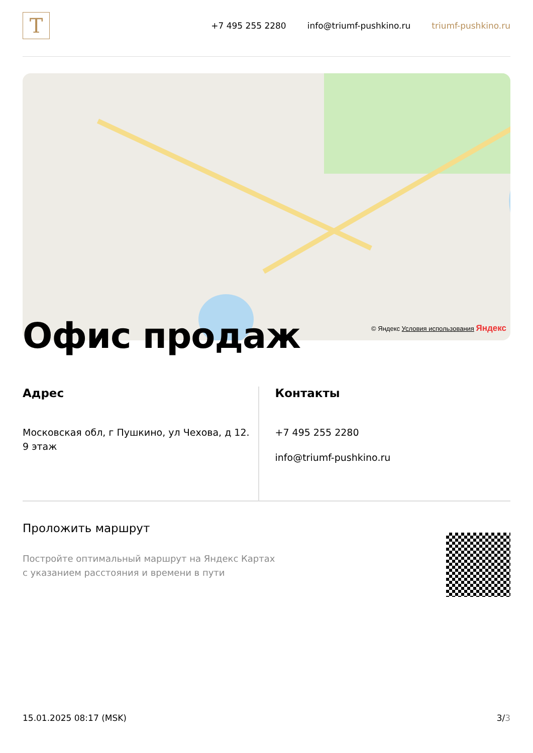T
+7 495 255 2280 info@triumf-pushkino.ru triumf-pushkino.ru
© Яндекс Условия использования Яндекс
Офис продаж
Адрес
Московская обл, г Пушкино, ул Чехова, д 12.
9 этаж
Контакты
+7 495 255 2280
info@triumf-pushkino.ru
Проложить маршрут
Постройте оптимальный маршрут на Яндекс Картах
с указанием расстояния и времени в пути
15.01.2025 08:17 (MSK) 3/3